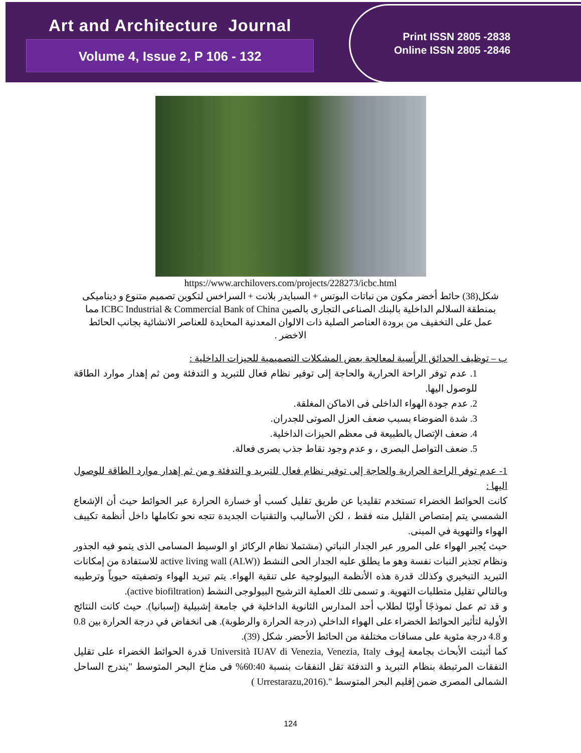Art and Architecture Journal
Volume 4, Issue 2, P 106 - 132
Print ISSN 2805 -2838
Online ISSN 2805 -2846
https://www.archilovers.com/projects/228273/icbc.html
شكل(38) حائط أخضر مكون من نباتات البوتس + السبايدر بلانت + السراخس لتكوين تصميم متنوع و ديناميكى بمنطقة السلالم الداخلية بالبنك الصناعى التجارى بالصين ICBC Industrial & Commercial Bank of China مما عمل على التخفيف من برودة العناصر الصلبة ذات الالوان المعدنية المحايدة للعناصر الانشائية بجانب الحائط الاخضر .
ب – توظيف الحدائق الرأسية لمعالجة بعض المشكلات التصميمية للحيزات الداخلية :
1. عدم توفر الراحة الحرارية والحاجة إلى توفير نظام فعال للتبريد و التدفئة ومن ثم إهدار موارد الطاقة للوصول اليها.
2. عدم جودة الهواء الداخلى فى الاماكن المغلقة.
3. شدة الضوضاء بسبب ضعف العزل الصوتى للجدران.
4. ضعف الإتصال بالطبيعة فى معظم الحيزات الداخلية.
5. ضعف التواصل البصرى ، و عدم وجود نقاط جذب بصرى فعالة.
1- عدم توفر الراحة الحرارية والحاجة إلى توفير نظام فعال للتبريد و التدفئة و من ثم إهدار موارد الطاقة للوصول اليها :
كانت الحوائط الخضراء تستخدم تقليديا عن طريق تقليل كسب أو خسارة الحرارة عبر الحوائط حيث أن الإشعاع الشمسي يتم إمتصاص القليل منه فقط ، لكن الأساليب والتقنيات الجديدة تتجه نحو تكاملها داخل أنظمة تكييف الهواء والتهوية في المبنى.
حيث يُجبر الهواء على المرور عبر الجدار النباتي (مشتملا نظام الركائز او الوسيط المسامى الذى ينمو فيه الجذور ونظام تجذير النبات نفسة وهو ما يطلق عليه الجدار الحى النشط (active living wall (ALW) للاستفادة من إمكانات التبريد التبخيري وكذلك قدرة هذه الأنظمة البيولوجية على تنقية الهواء. يتم تبريد الهواء وتصفيته حيوياً وترطيبه وبالتالي تقليل متطلبات التهوية. و تسمى تلك العملية الترشيح البيولوجى النشط (active biofiltration).
و قد تم عمل نموذجًا أوليًا لطلاب أحد المدارس الثانوية الداخلية في جامعة إشبيلية (إسبانيا). حيث كانت النتائج الأولية لتأثير الحوائط الخضراء على الهواء الداخلي (درجة الحرارة والرطوبة). هى انخفاض في درجة الحرارة بين 0.8 و 4.8 درجة مئوية على مسافات مختلفة من الحائط الأحضر. شكل (39).
كما أثبتت الأبحاث بجامعة إيوف Università IUAV di Venezia, Venezia, Italy قدرة الحوائط الخضراء على تقليل النفقات المرتبطة بنظام التبريد و التدفئة تقل النفقات بنسبة 60:40% فى مناخ البحر المتوسط "يندرج الساحل الشمالى المصرى ضمن إقليم البحر المتوسط ".(Urrestarazu,2016 )
124